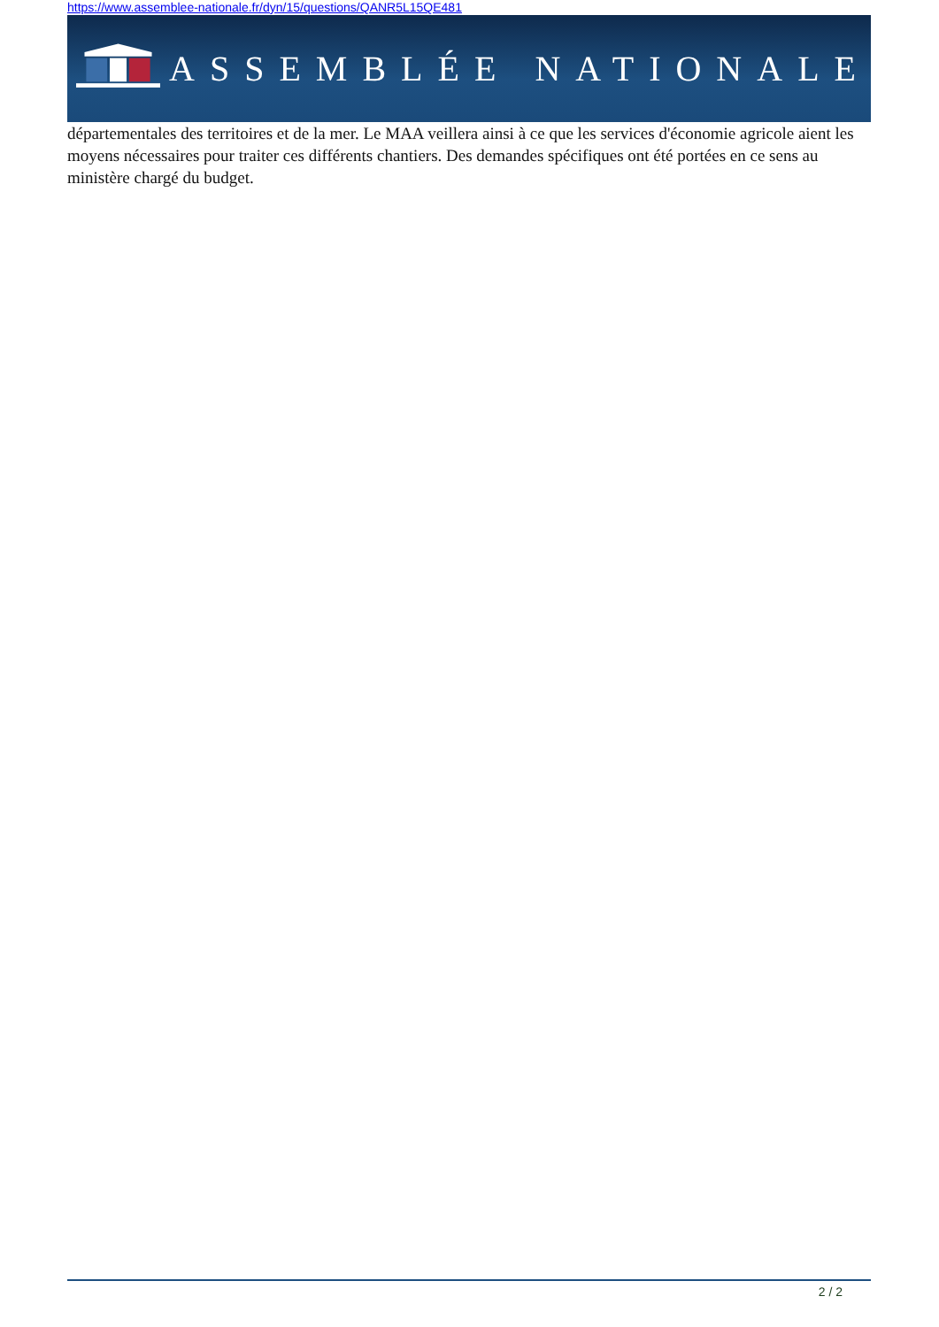https://www.assemblee-nationale.fr/dyn/15/questions/QANR5L15QE481
ASSEMBLÉE NATIONALE
départementales des territoires et de la mer. Le MAA veillera ainsi à ce que les services d'économie agricole aient les moyens nécessaires pour traiter ces différents chantiers. Des demandes spécifiques ont été portées en ce sens au ministère chargé du budget.
2 / 2